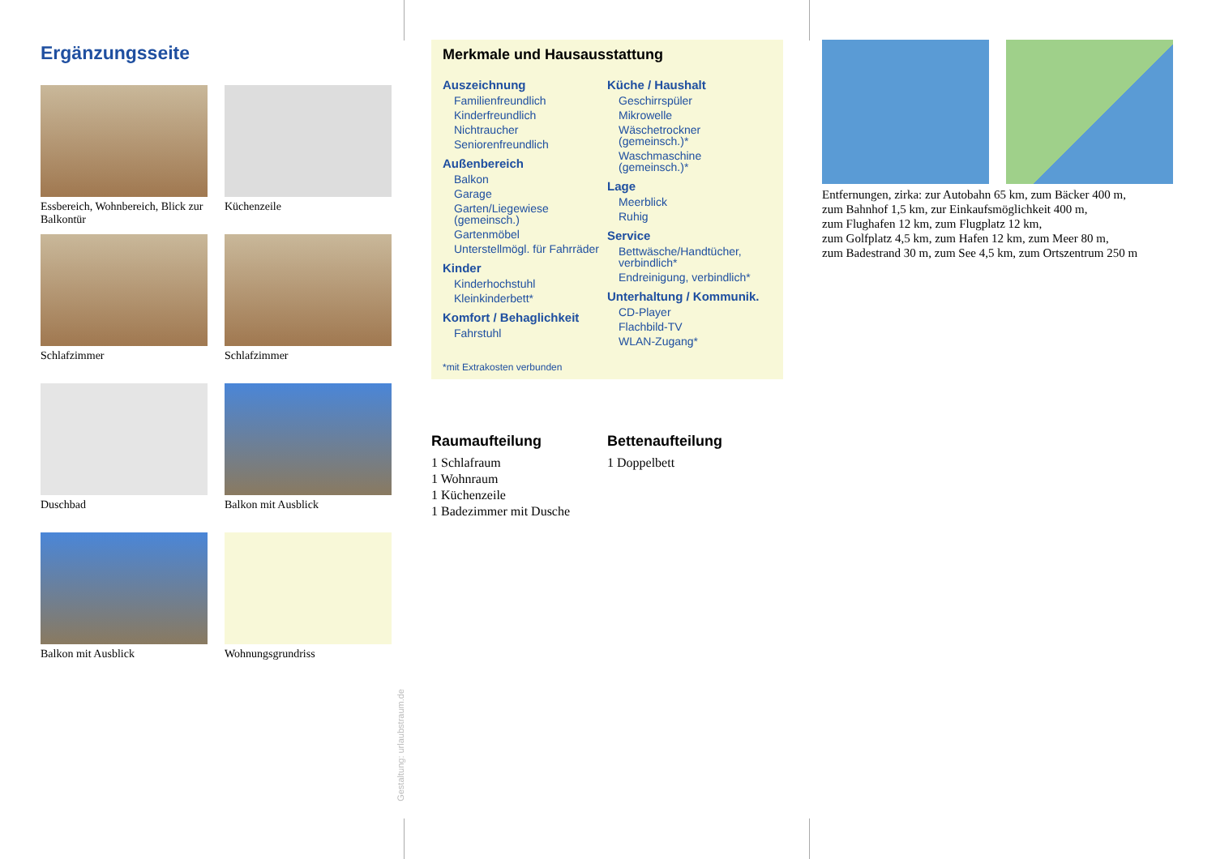Ergänzungsseite
Essbereich, Wohnbereich, Blick zur Balkontür
Küchenzeile
Schlafzimmer
Schlafzimmer
Duschbad
Balkon mit Ausblick
Balkon mit Ausblick
Wohnungsgrundriss
Gestaltung: urlaubstraum.de
Merkmale und Hausausstattung
Auszeichnung
Familienfreundlich
Kinderfreundlich
Nichtraucher
Seniorenfreundlich
Außenbereich
Balkon
Garage
Garten/Liegewiese (gemeinsch.)
Gartenmöbel
Unterstellmögl. für Fahrräder
Kinder
Kinderhochstuhl
Kleinkinderbett*
Komfort / Behaglichkeit
Fahrstuhl
Küche / Haushalt
Geschirrspüler
Mikrowelle
Wäschetrockner (gemeinsch.)*
Waschmaschine (gemeinsch.)*
Lage
Meerblick
Ruhig
Service
Bettwäsche/Handtücher, verbindlich*
Endreinigung, verbindlich*
Unterhaltung / Kommunik.
CD-Player
Flachbild-TV
WLAN-Zugang*
*mit Extrakosten verbunden
Raumaufteilung
1 Schlafraum
1 Wohnraum
1 Küchenzeile
1 Badezimmer mit Dusche
Bettenaufteilung
1 Doppelbett
Entfernungen, zirka: zur Autobahn 65 km, zum Bäcker 400 m,
zum Bahnhof 1,5 km, zur Einkaufsmöglichkeit 400 m,
zum Flughafen 12 km, zum Flugplatz 12 km,
zum Golfplatz 4,5 km, zum Hafen 12 km, zum Meer 80 m,
zum Badestrand 30 m, zum See 4,5 km, zum Ortszentrum 250 m